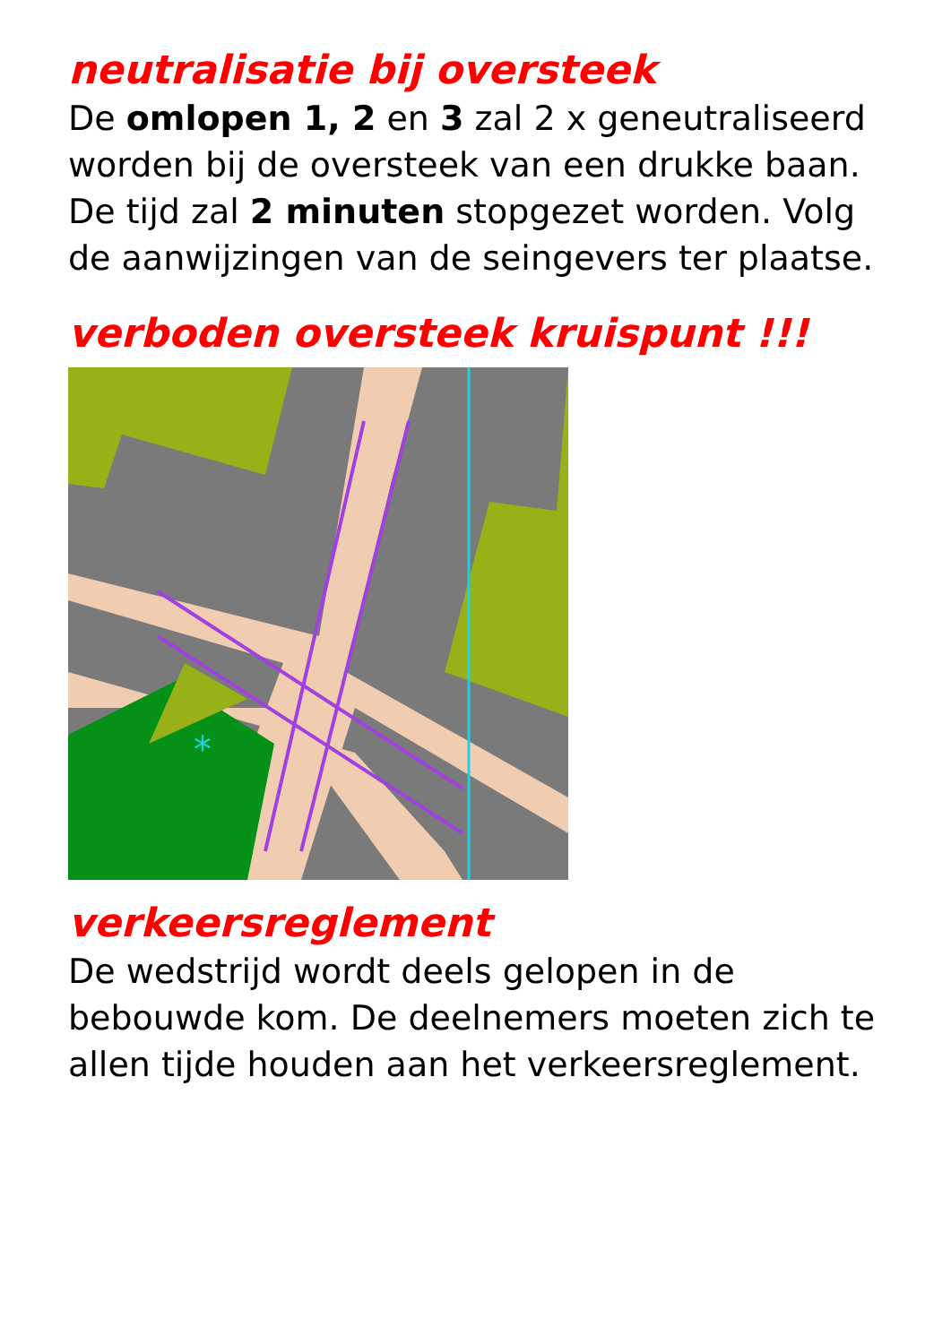neutralisatie bij oversteek
De omlopen 1, 2 en 3 zal 2 x geneutraliseerd worden bij de oversteek van een drukke baan. De tijd zal 2 minuten stopgezet worden. Volg de aanwijzingen van de seingevers ter plaatse.
verboden oversteek kruispunt !!!
*
verkeersreglement
De wedstrijd wordt deels gelopen in de bebouwde kom. De deelnemers moeten zich te allen tijde houden aan het verkeersreglement.